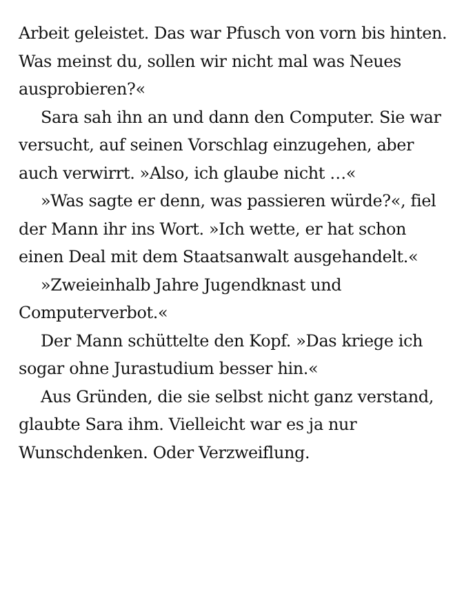Arbeit geleistet. Das war Pfusch von vorn bis hinten. Was meinst du, sollen wir nicht mal was Neues ausprobieren?«
Sara sah ihn an und dann den Computer. Sie war versucht, auf seinen Vorschlag einzugehen, aber auch verwirrt. »Also, ich glaube nicht …«
»Was sagte er denn, was passieren würde?«, fiel der Mann ihr ins Wort. »Ich wette, er hat schon einen Deal mit dem Staatsanwalt ausgehandelt.«
»Zweieinhalb Jahre Jugendknast und Computerverbot.«
Der Mann schüttelte den Kopf. »Das kriege ich sogar ohne Jurastudium besser hin.«
Aus Gründen, die sie selbst nicht ganz verstand, glaubte Sara ihm. Vielleicht war es ja nur Wunschdenken. Oder Verzweiflung.